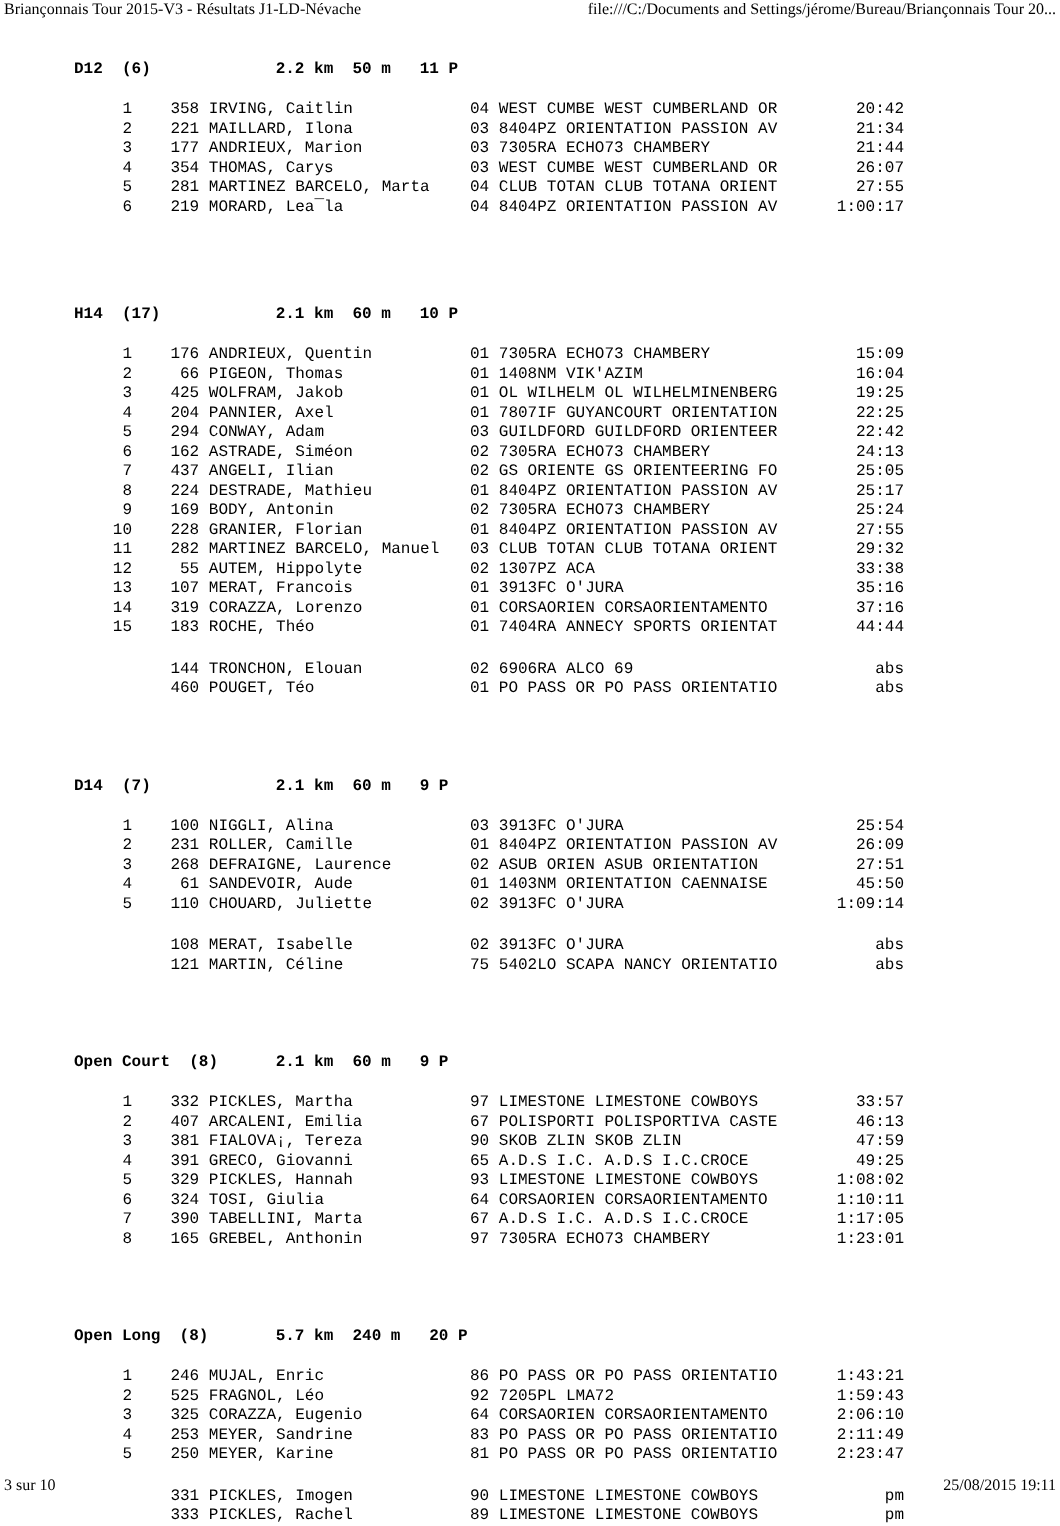Briançonnais Tour 2015-V3 - Résultats J1-LD-Névache file:///C:/Documents and Settings/jérome/Bureau/Briançonnais Tour 20...
D12 (6) 2.2 km 50 m 11 P
| 1 | 358 IRVING, Caitlin | 04 WEST CUMBE WEST CUMBERLAND OR | 20:42 |
| 2 | 221 MAILLARD, Ilona | 03 8404PZ ORIENTATION PASSION AV | 21:34 |
| 3 | 177 ANDRIEUX, Marion | 03 7305RA ECHO73 CHAMBERY | 21:44 |
| 4 | 354 THOMAS, Carys | 03 WEST CUMBE WEST CUMBERLAND OR | 26:07 |
| 5 | 281 MARTINEZ BARCELO, Marta | 04 CLUB TOTAN CLUB TOTANA ORIENT | 27:55 |
| 6 | 219 MORARD, Lea¯la | 04 8404PZ ORIENTATION PASSION AV | 1:00:17 |
H14 (17) 2.1 km 60 m 10 P
| 1 | 176 ANDRIEUX, Quentin | 01 7305RA ECHO73 CHAMBERY | 15:09 |
| 2 | 66 PIGEON, Thomas | 01 1408NM VIK'AZIM | 16:04 |
| 3 | 425 WOLFRAM, Jakob | 01 OL WILHELM OL WILHELMINENBERG | 19:25 |
| 4 | 204 PANNIER, Axel | 01 7807IF GUYANCOURT ORIENTATION | 22:25 |
| 5 | 294 CONWAY, Adam | 03 GUILDFORD GUILDFORD ORIENTEER | 22:42 |
| 6 | 162 ASTRADE, Siméon | 02 7305RA ECHO73 CHAMBERY | 24:13 |
| 7 | 437 ANGELI, Ilian | 02 GS ORIENTE GS ORIENTEERING FO | 25:05 |
| 8 | 224 DESTRADE, Mathieu | 01 8404PZ ORIENTATION PASSION AV | 25:17 |
| 9 | 169 BODY, Antonin | 02 7305RA ECHO73 CHAMBERY | 25:24 |
| 10 | 228 GRANIER, Florian | 01 8404PZ ORIENTATION PASSION AV | 27:55 |
| 11 | 282 MARTINEZ BARCELO, Manuel | 03 CLUB TOTAN CLUB TOTANA ORIENT | 29:32 |
| 12 | 55 AUTEM, Hippolyte | 02 1307PZ ACA | 33:38 |
| 13 | 107 MERAT, Francois | 01 3913FC O'JURA | 35:16 |
| 14 | 319 CORAZZA, Lorenzo | 01 CORSAORIEN CORSAORIENTAMENTO | 37:16 |
| 15 | 183 ROCHE, Théo | 01 7404RA ANNECY SPORTS ORIENTAT | 44:44 |
| | 144 TRONCHON, Elouan | 02 6906RA ALCO 69 | abs |
| | 460 POUGET, Téo | 01 PO PASS OR PO PASS ORIENTATIO | abs |
D14 (7) 2.1 km 60 m 9 P
| 1 | 100 NIGGLI, Alina | 03 3913FC O'JURA | 25:54 |
| 2 | 231 ROLLER, Camille | 01 8404PZ ORIENTATION PASSION AV | 26:09 |
| 3 | 268 DEFRAIGNE, Laurence | 02 ASUB ORIEN ASUB ORIENTATION | 27:51 |
| 4 | 61 SANDEVOIR, Aude | 01 1403NM ORIENTATION CAENNAISE | 45:50 |
| 5 | 110 CHOUARD, Juliette | 02 3913FC O'JURA | 1:09:14 |
| | 108 MERAT, Isabelle | 02 3913FC O'JURA | abs |
| | 121 MARTIN, Céline | 75 5402LO SCAPA NANCY ORIENTATIO | abs |
Open Court (8) 2.1 km 60 m 9 P
| 1 | 332 PICKLES, Martha | 97 LIMESTONE LIMESTONE COWBOYS | 33:57 |
| 2 | 407 ARCALENI, Emilia | 67 POLISPORTI POLISPORTIVA CASTE | 46:13 |
| 3 | 381 FIALOVA¡, Tereza | 90 SKOB ZLIN SKOB ZLIN | 47:59 |
| 4 | 391 GRECO, Giovanni | 65 A.D.S I.C. A.D.S I.C.CROCE | 49:25 |
| 5 | 329 PICKLES, Hannah | 93 LIMESTONE LIMESTONE COWBOYS | 1:08:02 |
| 6 | 324 TOSI, Giulia | 64 CORSAORIEN CORSAORIENTAMENTO | 1:10:11 |
| 7 | 390 TABELLINI, Marta | 67 A.D.S I.C. A.D.S I.C.CROCE | 1:17:05 |
| 8 | 165 GREBEL, Anthonin | 97 7305RA ECHO73 CHAMBERY | 1:23:01 |
Open Long (8) 5.7 km 240 m 20 P
| 1 | 246 MUJAL, Enric | 86 PO PASS OR PO PASS ORIENTATIO | 1:43:21 |
| 2 | 525 FRAGNOL, Léo | 92 7205PL LMA72 | 1:59:43 |
| 3 | 325 CORAZZA, Eugenio | 64 CORSAORIEN CORSAORIENTAMENTO | 2:06:10 |
| 4 | 253 MEYER, Sandrine | 83 PO PASS OR PO PASS ORIENTATIO | 2:11:49 |
| 5 | 250 MEYER, Karine | 81 PO PASS OR PO PASS ORIENTATIO | 2:23:47 |
| | 331 PICKLES, Imogen | 90 LIMESTONE LIMESTONE COWBOYS | pm |
| | 333 PICKLES, Rachel | 89 LIMESTONE LIMESTONE COWBOYS | pm |
3 sur 10 25/08/2015 19:11